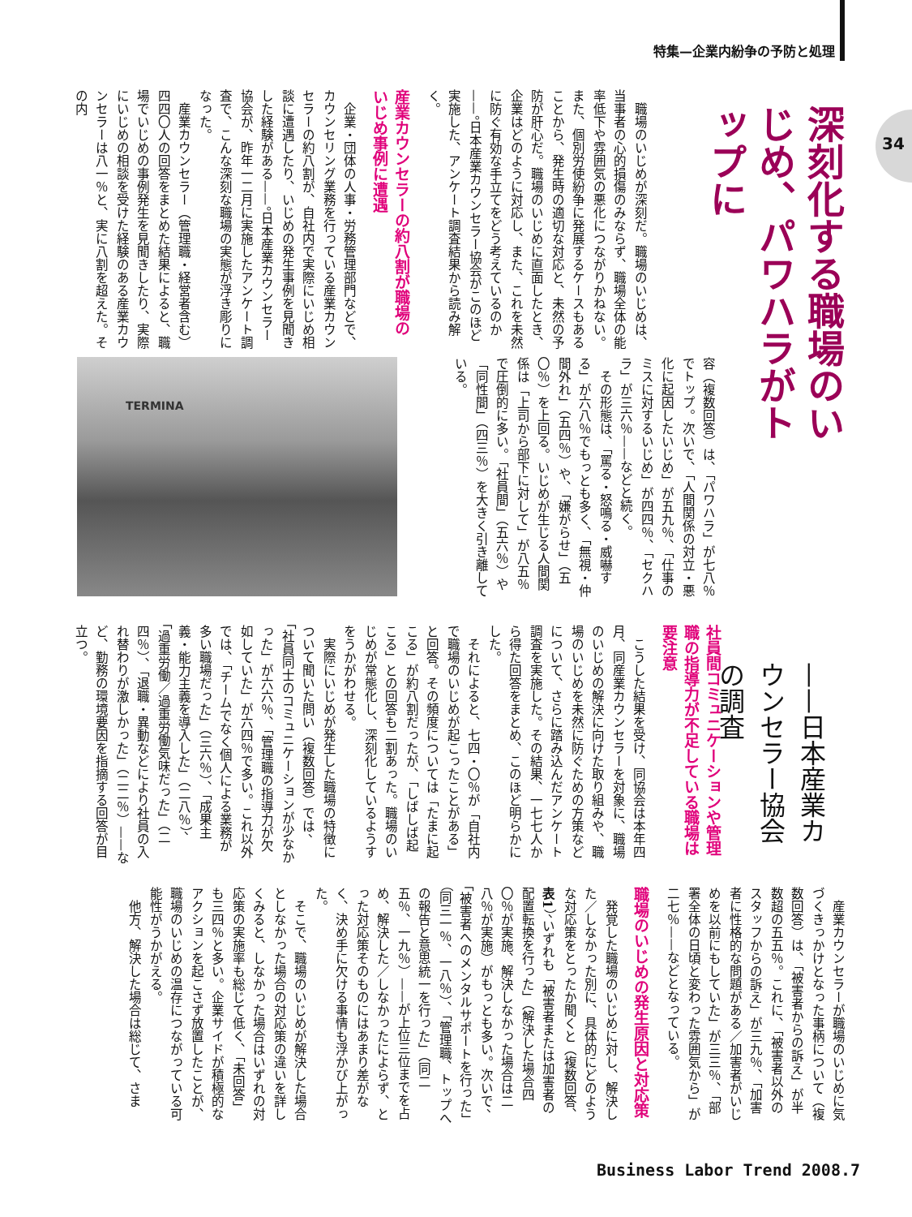特集—企業内紛争の予防と処理
34
深刻化する職場のいじめ、パワハラがトップに
——日本産業カウンセラー協会の調査
職場のいじめが深刻だ。職場のいじめは、当事者の心的損傷のみならず、職場全体の能率低下や雰囲気の悪化につながりかねない。また、個別労使紛争に発展するケースもあることから、発生時の適切な対応と、未然の予防が肝心だ。職場のいじめに直面したとき、企業はどのように対応し、また、これを未然に防ぐ有効な手立てをどう考えているのか——。日本産業カウンセラー協会がこのほど実施した、アンケート調査結果から読み解く。
産業カウンセラーの約八割が職場のいじめ事例に遭遇
企業・団体の人事・労務管理部門などで、カウンセリング業務を行っている産業カウンセラーの約八割が、自社内で実際にいじめ相談に遭遇したり、いじめの発生事例を見聞きした経験がある——。日本産業カウンセラー協会が、昨年一二月に実施したアンケート調査で、こんな深刻な職場の実態が浮き彫りになった。
産業カウンセラー（管理職・経営者含む）四四〇人の回答をまとめた結果によると、職場でいじめの事例発生を見聞きしたり、実際にいじめの相談を受けた経験のある産業カウンセラーは八一％と、実に八割を超えた。その内
容（複数回答）は、「パワハラ」が七八％でトップ。次いで、「人間関係の対立・悪化に起因したいじめ」が五九％、「仕事のミスに対するいじめ」が四四％、「セクハラ」が三六％——などと続く。
その形態は、「罵る・怒鳴る・威嚇する」が六八％でもっとも多く、「無視・仲間外れ」（五四％）や、「嫌がらせ」（五〇％）を上回る。いじめが生じる人間関係は「上司から部下に対して」が八五％で圧倒的に多い。「社員間」（五六％）や「同性間」（四三％）を大きく引き離している。
TERMINA
社員間コミュニケーションや管理職の指導力が不足している職場は要注意
こうした結果を受け、同協会は本年四月、同産業カウンセラーを対象に、職場のいじめの解決に向けた取り組みや、職場のいじめを未然に防ぐための方策などについて、さらに踏み込んだアンケート調査を実施した。その結果、一七七人から得た回答をまとめ、このほど明らかにした。
それによると、七四・〇％が「自社内で職場のいじめが起こったことがある」と回答。その頻度については「たまに起こる」が約八割だったが、「しばしば起こる」との回答も二割あった。職場のいじめが常態化し、深刻化しているようすをうかがわせる。
実際にいじめが発生した職場の特徴について聞いた問い（複数回答）では、「社員同士のコミュニケーションが少なかった」が六六％、「管理職の指導力が欠如していた」が六四％で多い。これ以外では、「チームでなく個人による業務が多い職場だった」（三六％）、「成果主義・能力主義を導入した」（二八％）、「過重労働／過重労働気味だった」（二四％）、「退職・異動などにより社員の入れ替わりが激しかった」（二二％）——など、勤務の環境要因を指摘する回答が目立つ。
産業カウンセラーが職場のいじめに気づくきっかけとなった事柄について（複数回答）は、「被害者からの訴え」が半数超の五五％。これに、「被害者以外のスタッフからの訴え」が三九％、「加害者に性格的な問題がある／加害者がいじめを以前にもしていた」が三三％、「部署全体の日頃と変わった雰囲気から」が二七％——などとなっている。
職場のいじめの発生原因と対応策
発覚した職場のいじめに対し、解決した／しなかった別に、具体的にどのような対応策をとったか聞くと（複数回答、表1）、いずれも「被害者または加害者の配置転換を行った」（解決した場合四〇％が実施、解決しなかった場合は二八％が実施）がもっとも多い。次いで、「被害者へのメンタルサポートを行った」（同三一％、一八％）、「管理職、トップへの報告と意思統一を行った」（同二五％、一九％）——が上位三位までを占め、解決した／しなかったによらず、とった対応策そのものにはあまり差がなく、決め手に欠ける事情も浮かび上がった。
そこで、職場のいじめが解決した場合としなかった場合の対応策の違いを詳しくみると、しなかった場合はいずれの対応策の実施率も総じて低く、「未回答」も三四％と多い。企業サイドが積極的なアクションを起こさず放置したことが、職場のいじめの温存につながっている可能性がうかがえる。
他方、解決した場合は総じて、さま
Business Labor Trend 2008.7